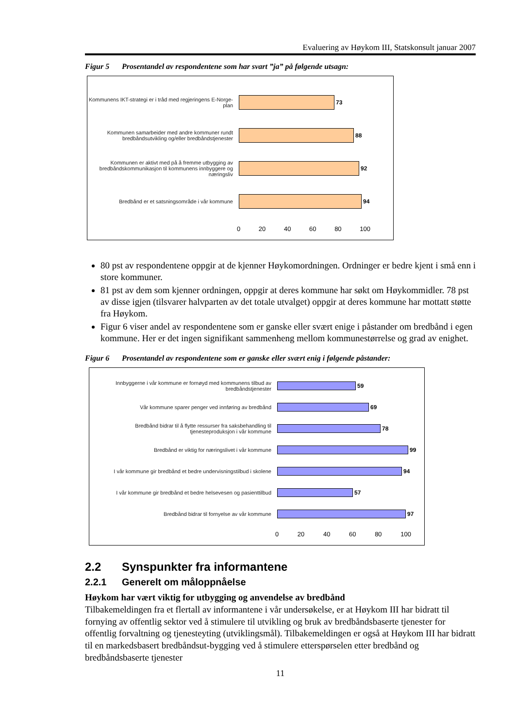Evaluering av Høykom III, Statskonsult januar 2007
Figur 5 Prosentandel av respondentene som har svart ”ja” på følgende utsagn:
Kommunens IKT-strategi er i tråd med regjeringens E-Norge-plan
73
Kommunen samarbeider med andre kommuner rundt bredbåndsutvikling og/eller bredbåndstjenester
88
Kommunen er aktivt med på å fremme utbygging av bredbåndskommunikasjon til kommunens innbyggere og næringsliv
92
Bredbånd er et satsningsområde i vår kommune 94
0 20 40 60 80 100
80 pst av respondentene oppgir at de kjenner Høykomordningen. Ordninger er bedre kjent i små enn i store kommuner.
81 pst av dem som kjenner ordningen, oppgir at deres kommune har søkt om Høykommidler. 78 pst av disse igjen (tilsvarer halvparten av det totale utvalget) oppgir at deres kommune har mottatt støtte fra Høykom.
Figur 6 viser andel av respondentene som er ganske eller svært enige i påstander om bredbånd i egen kommune. Her er det ingen signifikant sammenheng mellom kommunestørrelse og grad av enighet.
Figur 6 Prosentandel av respondentene som er ganske eller svært enig i følgende påstander:
Innbyggerne i vår kommune er fornøyd med kommunens tilbud av bredbåndstjenester
59
Vår kommune sparer penger ved innføring av bredbånd 69
Bredbånd bidrar til å flytte ressurser fra saksbehandling til tjenesteproduksjon i vår kommune
78
Bredbånd er viktig for næringslivet i vår kommune 99
I vår kommune gir bredbånd et bedre undervisningstilbud i skolene
94
I vår kommune gir bredbånd et bedre helsevesen og pasienttilbud
57
Bredbånd bidrar til fornyelse av vår kommune 97
0 20 40 60 80 100
2.2 Synspunkter fra informantene
2.2.1 Generelt om måloppnåelse
Høykom har vært viktig for utbygging og anvendelse av bredbånd
Tilbakemeldingen fra et flertall av informantene i vår undersøkelse, er at Høykom III har bidratt til fornying av offentlig sektor ved å stimulere til utvikling og bruk av bredbåndsbaserte tjenester for offentlig forvaltning og tjenesteyting (utviklingsmål). Tilbakemeldingen er også at Høykom III har bidratt til en markedsbasert bredbåndsut-bygging ved å stimulere etterspørselen etter bredbånd og bredbåndsbaserte tjenester
11